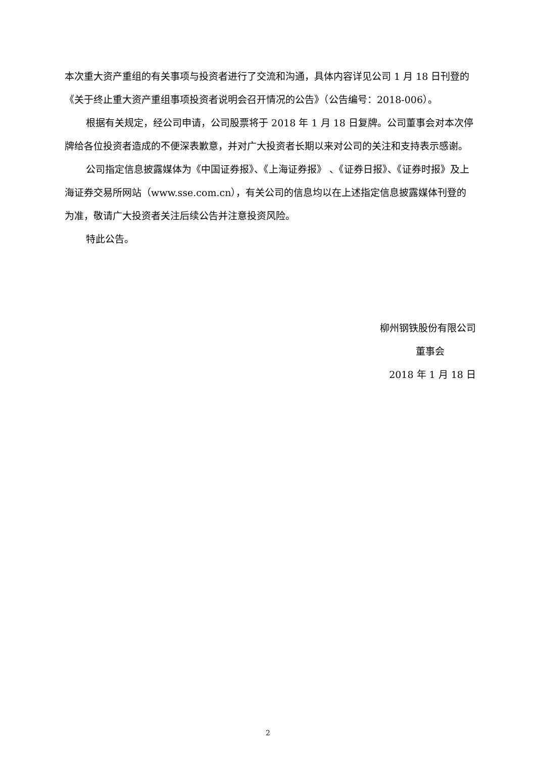本次重大资产重组的有关事项与投资者进行了交流和沟通，具体内容详见公司 1 月 18 日刊登的《关于终止重大资产重组事项投资者说明会召开情况的公告》（公告编号：2018-006）。
根据有关规定，经公司申请，公司股票将于 2018 年 1 月 18 日复牌。公司董事会对本次停牌给各位投资者造成的不便深表歉意，并对广大投资者长期以来对公司的关注和支持表示感谢。
公司指定信息披露媒体为《中国证券报》、《上海证券报》 、《证券日报》、《证券时报》及上海证券交易所网站（www.sse.com.cn），有关公司的信息均以在上述指定信息披露媒体刊登的为准，敬请广大投资者关注后续公告并注意投资风险。
特此公告。
柳州钢铁股份有限公司
董事会
2018 年 1 月 18 日
2